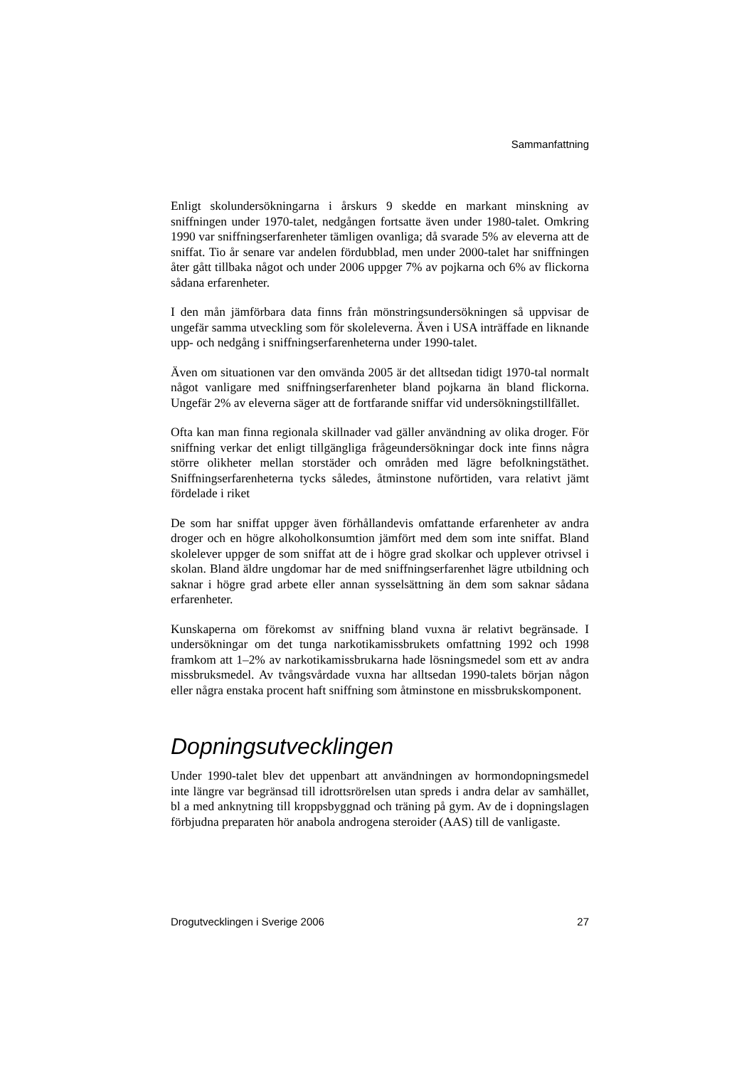Sammanfattning
Enligt skolundersökningarna i årskurs 9 skedde en markant minskning av sniffningen under 1970-talet, nedgången fortsatte även under 1980-talet. Omkring 1990 var sniffningserfarenheter tämligen ovanliga; då svarade 5% av eleverna att de sniffat. Tio år senare var andelen fördubblad, men under 2000-talet har sniffningen åter gått tillbaka något och under 2006 uppger 7% av pojkarna och 6% av flickorna sådana erfarenheter.
I den mån jämförbara data finns från mönstringsundersökningen så uppvisar de ungefär samma utveckling som för skoleleverna. Även i USA inträffade en liknande upp- och nedgång i sniffningserfarenheterna under 1990-talet.
Även om situationen var den omvända 2005 är det alltsedan tidigt 1970-tal normalt något vanligare med sniffningserfarenheter bland pojkarna än bland flickorna. Ungefär 2% av eleverna säger att de fortfarande sniffar vid undersökningstillfället.
Ofta kan man finna regionala skillnader vad gäller användning av olika droger. För sniffning verkar det enligt tillgängliga frågeundersökningar dock inte finns några större olikheter mellan storstäder och områden med lägre befolkningstäthet. Sniffningserfarenheterna tycks således, åtminstone nuförtiden, vara relativt jämt fördelade i riket
De som har sniffat uppger även förhållandevis omfattande erfarenheter av andra droger och en högre alkoholkonsumtion jämfört med dem som inte sniffat. Bland skolelever uppger de som sniffat att de i högre grad skolkar och upplever otrivsel i skolan. Bland äldre ungdomar har de med sniffningserfarenhet lägre utbildning och saknar i högre grad arbete eller annan sysselsättning än dem som saknar sådana erfarenheter.
Kunskaperna om förekomst av sniffning bland vuxna är relativt begränsade. I undersökningar om det tunga narkotikamissbrukets omfattning 1992 och 1998 framkom att 1–2% av narkotikamissbrukarna hade lösningsmedel som ett av andra missbruksmedel. Av tvångsvårdade vuxna har alltsedan 1990-talets början någon eller några enstaka procent haft sniffning som åtminstone en missbrukskomponent.
Dopningsutvecklingen
Under 1990-talet blev det uppenbart att användningen av hormondopningsmedel inte längre var begränsad till idrottsrörelsen utan spreds i andra delar av samhället, bl a med anknytning till kroppsbyggnad och träning på gym. Av de i dopningslagen förbjudna preparaten hör anabola androgena steroider (AAS) till de vanligaste.
Drogutvecklingen i Sverige 2006 27